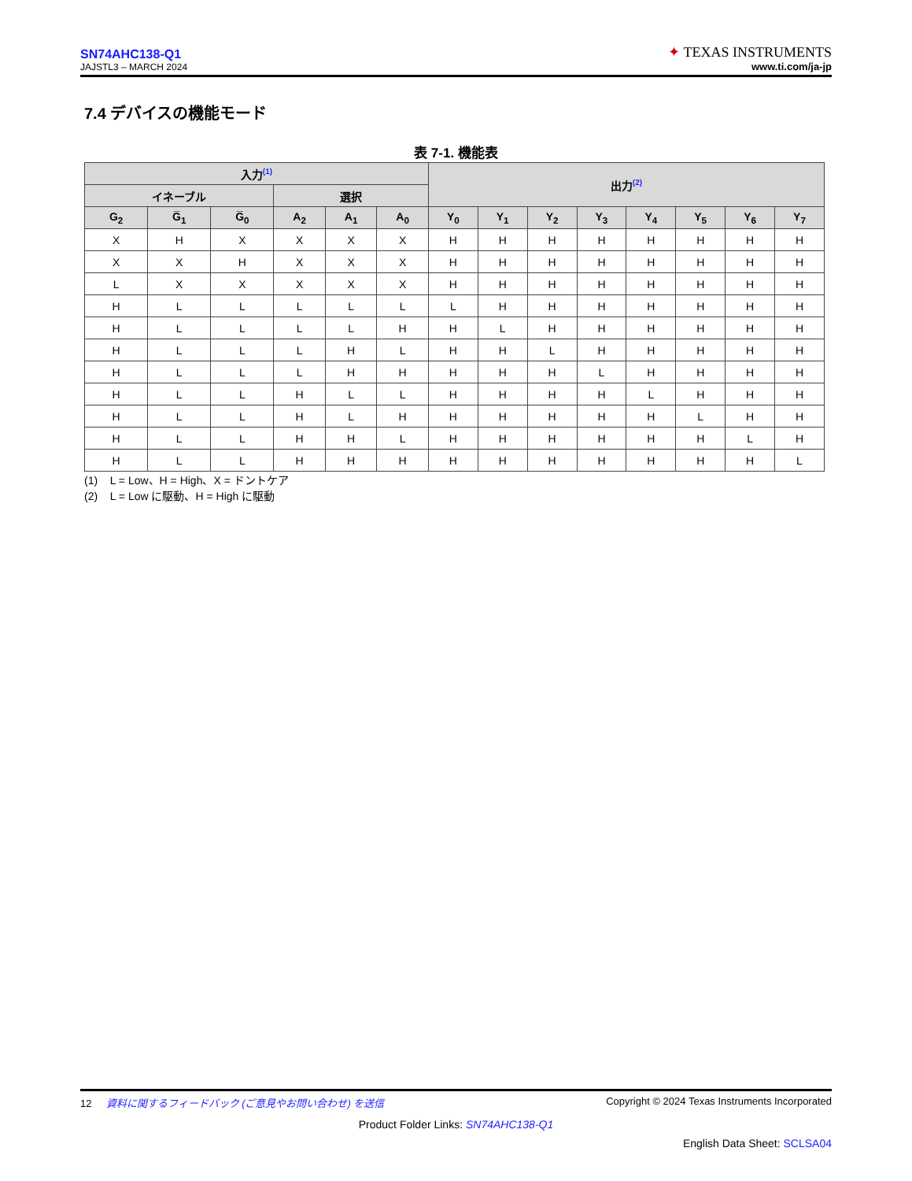SN74AHC138-Q1
JAJSTL3 – MARCH 2024
✦ TEXAS INSTRUMENTS
www.ti.com/ja-jp
7.4 デバイスの機能モード
表 7-1. 機能表
| 入力<sup>(1)</sup> | | | | | | 出力<sup>(2)</sup> | | | | | | | |
| --- | --- | --- | --- | --- | --- | --- | --- | --- | --- | --- | --- | --- | --- |
| イネーブル | | | 選択 | | | | | | | | | | |
| G<sub>2</sub> | G̅<sub>1</sub> | G̅<sub>0</sub> | A<sub>2</sub> | A<sub>1</sub> | A<sub>0</sub> | Y<sub>0</sub> | Y<sub>1</sub> | Y<sub>2</sub> | Y<sub>3</sub> | Y<sub>4</sub> | Y<sub>5</sub> | Y<sub>6</sub> | Y<sub>7</sub> |
| X | H | X | X | X | X | H | H | H | H | H | H | H | H |
| X | X | H | X | X | X | H | H | H | H | H | H | H | H |
| L | X | X | X | X | X | H | H | H | H | H | H | H | H |
| H | L | L | L | L | L | L | H | H | H | H | H | H | H |
| H | L | L | L | L | H | H | L | H | H | H | H | H | H |
| H | L | L | L | H | L | H | H | L | H | H | H | H | H |
| H | L | L | L | H | H | H | H | H | L | H | H | H | H |
| H | L | L | H | L | L | H | H | H | H | L | H | H | H |
| H | L | L | H | L | H | H | H | H | H | H | L | H | H |
| H | L | L | H | H | L | H | H | H | H | H | H | L | H |
| H | L | L | H | H | H | H | H | H | H | H | H | H | L |
(1) L = Low、H = High、X = ドントケア
(2) L = Low に駆動、H = High に駆動
12 資料に関するフィードバック (ご意見やお問い合わせ) を送信 Copyright © 2024 Texas Instruments Incorporated
Product Folder Links: SN74AHC138-Q1
English Data Sheet: SCLSA04